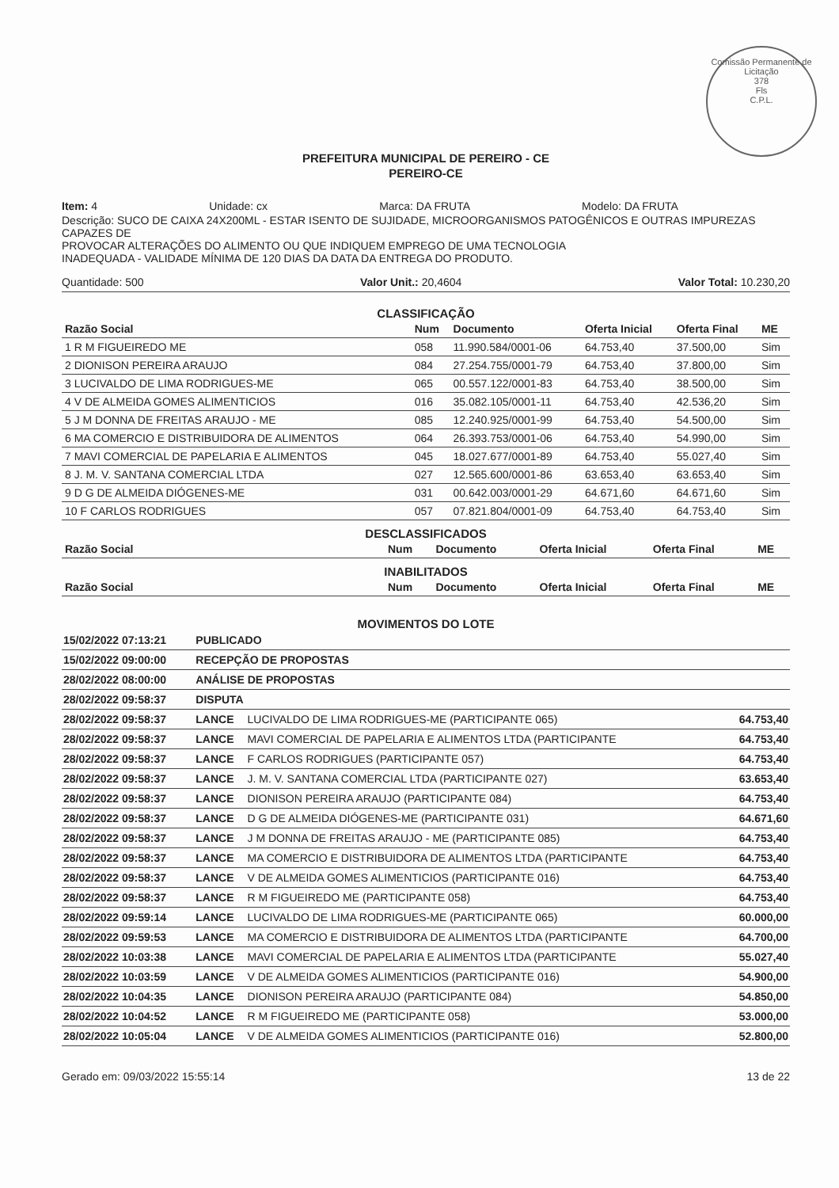Comissão Permanente de Licitação
378
Fls
C.P.L.
PREFEITURA MUNICIPAL DE PEREIRO - CE
PEREIRO-CE
Item: 4 Unidade: cx Marca: DA FRUTA Modelo: DA FRUTA
Descrição: SUCO DE CAIXA 24X200ML - ESTAR ISENTO DE SUJIDADE, MICROORGANISMOS PATOGÊNICOS E OUTRAS IMPUREZAS CAPAZES DE
PROVOCAR ALTERAÇÕES DO ALIMENTO OU QUE INDIQUEM EMPREGO DE UMA TECNOLOGIA
INADEQUADA - VALIDADE MÍNIMA DE 120 DIAS DA DATA DA ENTREGA DO PRODUTO.
Quantidade: 500 Valor Unit.: 20,4604 Valor Total: 10.230,20
CLASSIFICAÇÃO
| Razão Social | Num | Documento | Oferta Inicial | Oferta Final | ME |
| --- | --- | --- | --- | --- | --- |
| 1 R M FIGUEIREDO ME | 058 | 11.990.584/0001-06 | 64.753,40 | 37.500,00 | Sim |
| 2 DIONISON PEREIRA ARAUJO | 084 | 27.254.755/0001-79 | 64.753,40 | 37.800,00 | Sim |
| 3 LUCIVALDO DE LIMA RODRIGUES-ME | 065 | 00.557.122/0001-83 | 64.753,40 | 38.500,00 | Sim |
| 4 V DE ALMEIDA GOMES ALIMENTICIOS | 016 | 35.082.105/0001-11 | 64.753,40 | 42.536,20 | Sim |
| 5 J M DONNA DE FREITAS ARAUJO - ME | 085 | 12.240.925/0001-99 | 64.753,40 | 54.500,00 | Sim |
| 6 MA COMERCIO E DISTRIBUIDORA DE ALIMENTOS | 064 | 26.393.753/0001-06 | 64.753,40 | 54.990,00 | Sim |
| 7 MAVI COMERCIAL DE PAPELARIA E ALIMENTOS | 045 | 18.027.677/0001-89 | 64.753,40 | 55.027,40 | Sim |
| 8 J. M. V. SANTANA COMERCIAL LTDA | 027 | 12.565.600/0001-86 | 63.653,40 | 63.653,40 | Sim |
| 9 D G DE ALMEIDA DIÓGENES-ME | 031 | 00.642.003/0001-29 | 64.671,60 | 64.671,60 | Sim |
| 10 F CARLOS RODRIGUES | 057 | 07.821.804/0001-09 | 64.753,40 | 64.753,40 | Sim |
DESCLASSIFICADOS
| Razão Social | Num | Documento | Oferta Inicial | Oferta Final | ME |
| --- | --- | --- | --- | --- | --- |
INABILITADOS
| Razão Social | Num | Documento | Oferta Inicial | Oferta Final | ME |
| --- | --- | --- | --- | --- | --- |
MOVIMENTOS DO LOTE
| 15/02/2022 07:13:21 | PUBLICADO | | |
| 15/02/2022 09:00:00 | RECEPÇÃO DE PROPOSTAS | | |
| 28/02/2022 08:00:00 | ANÁLISE DE PROPOSTAS | | |
| 28/02/2022 09:58:37 | DISPUTA | | |
| 28/02/2022 09:58:37 | LANCE | LUCIVALDO DE LIMA RODRIGUES-ME (PARTICIPANTE 065) | 64.753,40 |
| 28/02/2022 09:58:37 | LANCE | MAVI COMERCIAL DE PAPELARIA E ALIMENTOS LTDA (PARTICIPANTE | 64.753,40 |
| 28/02/2022 09:58:37 | LANCE | F CARLOS RODRIGUES (PARTICIPANTE 057) | 64.753,40 |
| 28/02/2022 09:58:37 | LANCE | J. M. V. SANTANA COMERCIAL LTDA (PARTICIPANTE 027) | 63.653,40 |
| 28/02/2022 09:58:37 | LANCE | DIONISON PEREIRA ARAUJO (PARTICIPANTE 084) | 64.753,40 |
| 28/02/2022 09:58:37 | LANCE | D G DE ALMEIDA DIÓGENES-ME (PARTICIPANTE 031) | 64.671,60 |
| 28/02/2022 09:58:37 | LANCE | J M DONNA DE FREITAS ARAUJO - ME (PARTICIPANTE 085) | 64.753,40 |
| 28/02/2022 09:58:37 | LANCE | MA COMERCIO E DISTRIBUIDORA DE ALIMENTOS LTDA (PARTICIPANTE | 64.753,40 |
| 28/02/2022 09:58:37 | LANCE | V DE ALMEIDA GOMES ALIMENTICIOS (PARTICIPANTE 016) | 64.753,40 |
| 28/02/2022 09:58:37 | LANCE | R M FIGUEIREDO ME (PARTICIPANTE 058) | 64.753,40 |
| 28/02/2022 09:59:14 | LANCE | LUCIVALDO DE LIMA RODRIGUES-ME (PARTICIPANTE 065) | 60.000,00 |
| 28/02/2022 09:59:53 | LANCE | MA COMERCIO E DISTRIBUIDORA DE ALIMENTOS LTDA (PARTICIPANTE | 64.700,00 |
| 28/02/2022 10:03:38 | LANCE | MAVI COMERCIAL DE PAPELARIA E ALIMENTOS LTDA (PARTICIPANTE | 55.027,40 |
| 28/02/2022 10:03:59 | LANCE | V DE ALMEIDA GOMES ALIMENTICIOS (PARTICIPANTE 016) | 54.900,00 |
| 28/02/2022 10:04:35 | LANCE | DIONISON PEREIRA ARAUJO (PARTICIPANTE 084) | 54.850,00 |
| 28/02/2022 10:04:52 | LANCE | R M FIGUEIREDO ME (PARTICIPANTE 058) | 53.000,00 |
| 28/02/2022 10:05:04 | LANCE | V DE ALMEIDA GOMES ALIMENTICIOS (PARTICIPANTE 016) | 52.800,00 |
Gerado em: 09/03/2022 15:55:14 13 de 22